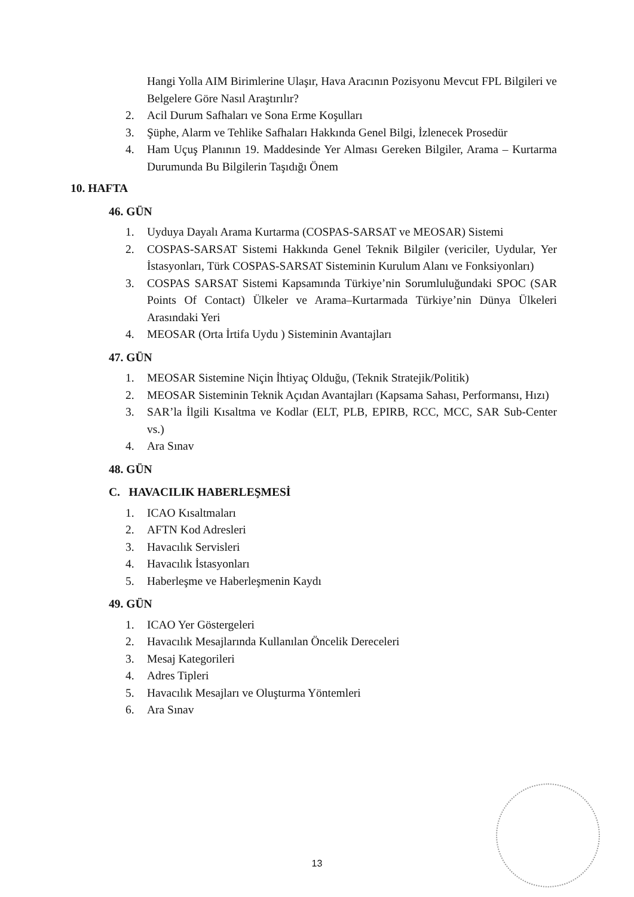Hangi Yolla AIM Birimlerine Ulaşır, Hava Aracının Pozisyonu Mevcut FPL Bilgileri ve Belgelere Göre Nasıl Araştırılır?
2. Acil Durum Safhaları ve Sona Erme Koşulları
3. Şüphe, Alarm ve Tehlike Safhaları Hakkında Genel Bilgi, İzlenecek Prosedür
4. Ham Uçuş Planının 19. Maddesinde Yer Alması Gereken Bilgiler, Arama – Kurtarma Durumunda Bu Bilgilerin Taşıdığı Önem
10. HAFTA
46. GÜN
1. Uyduya Dayalı Arama Kurtarma (COSPAS-SARSAT ve MEOSAR) Sistemi
2. COSPAS-SARSAT Sistemi Hakkında Genel Teknik Bilgiler (vericiler, Uydular, Yer İstasyonları, Türk COSPAS-SARSAT Sisteminin Kurulum Alanı ve Fonksiyonları)
3. COSPAS SARSAT Sistemi Kapsamında Türkiye’nin Sorumluluğundaki SPOC (SAR Points Of Contact) Ülkeler ve Arama–Kurtarmada Türkiye’nin Dünya Ülkeleri Arasındaki Yeri
4. MEOSAR (Orta İrtifa Uydu ) Sisteminin Avantajları
47. GÜN
1. MEOSAR Sistemine Niçin İhtiyaç Olduğu, (Teknik Stratejik/Politik)
2. MEOSAR Sisteminin Teknik Açıdan Avantajları (Kapsama Sahası, Performansı, Hızı)
3. SAR’la İlgili Kısaltma ve Kodlar (ELT, PLB, EPIRB, RCC, MCC, SAR Sub-Center vs.)
4. Ara Sınav
48. GÜN
C. HAVACILIK HABERLEŞMESİ
1. ICAO Kısaltmaları
2. AFTN Kod Adresleri
3. Havacılık Servisleri
4. Havacılık İstasyonları
5. Haberleşme ve Haberleşmenin Kaydı
49. GÜN
1. ICAO Yer Göstergeleri
2. Havacılık Mesajlarında Kullanılan Öncelik Dereceleri
3. Mesaj Kategorileri
4. Adres Tipleri
5. Havacılık Mesajları ve Oluşturma Yöntemleri
6. Ara Sınav
13